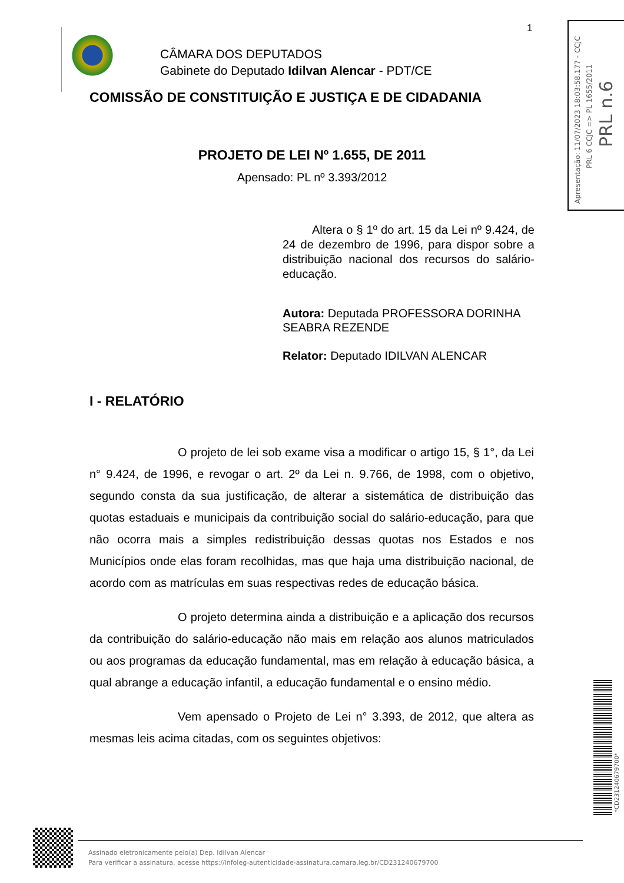1
CÂMARA DOS DEPUTADOS
Gabinete do Deputado Idilvan Alencar - PDT/CE
COMISSÃO DE CONSTITUIÇÃO E JUSTIÇA E DE CIDADANIA
PROJETO DE LEI Nº 1.655, DE 2011
Apensado: PL nº 3.393/2012
Altera o § 1º do art. 15 da Lei nº 9.424, de 24 de dezembro de 1996, para dispor sobre a distribuição nacional dos recursos do salário-educação.
Autora: Deputada PROFESSORA DORINHA SEABRA REZENDE
Relator: Deputado IDILVAN ALENCAR
I - RELATÓRIO
O projeto de lei sob exame visa a modificar o artigo 15, § 1°, da Lei n° 9.424, de 1996, e revogar o art. 2º da Lei n. 9.766, de 1998, com o objetivo, segundo consta da sua justificação, de alterar a sistemática de distribuição das quotas estaduais e municipais da contribuição social do salário-educação, para que não ocorra mais a simples redistribuição dessas quotas nos Estados e nos Municípios onde elas foram recolhidas, mas que haja uma distribuição nacional, de acordo com as matrículas em suas respectivas redes de educação básica.
O projeto determina ainda a distribuição e a aplicação dos recursos da contribuição do salário-educação não mais em relação aos alunos matriculados ou aos programas da educação fundamental, mas em relação à educação básica, a qual abrange a educação infantil, a educação fundamental e o ensino médio.
Vem apensado o Projeto de Lei n° 3.393, de 2012, que altera as mesmas leis acima citadas, com os seguintes objetivos:
Apresentação: 11/07/2023 18:03:58.177 - CCJC
PRL 6 CCJC => PL 1655/2011
PRL n.6
*CD231240679700*
Assinado eletronicamente pelo(a) Dep. Idilvan Alencar
Para verificar a assinatura, acesse https://infoleg-autenticidade-assinatura.camara.leg.br/CD231240679700